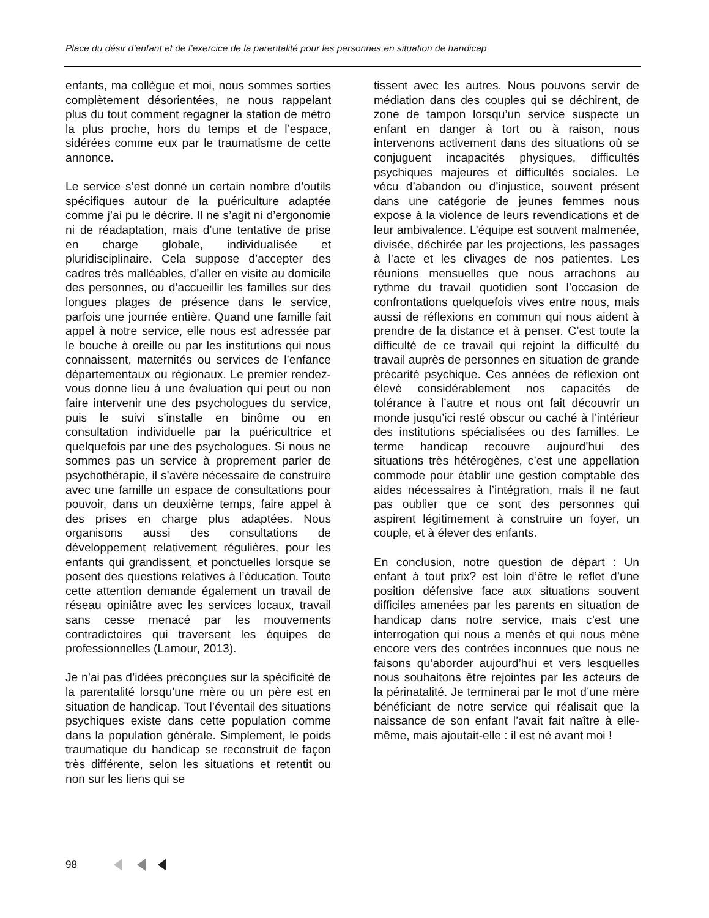Place du désir d’enfant et de l’exercice de la parentalité pour les personnes en situation de handicap
enfants, ma collègue et moi, nous sommes sorties complètement désorientées, ne nous rappelant plus du tout comment regagner la station de métro la plus proche, hors du temps et de l’espace, sidérées comme eux par le traumatisme de cette annonce.
Le service s’est donné un certain nombre d’outils spécifiques autour de la puériculture adaptée comme j’ai pu le décrire. Il ne s’agit ni d’ergonomie ni de réadaptation, mais d’une tentative de prise en charge globale, individualisée et pluridisciplinaire. Cela suppose d’accepter des cadres très malléables, d’aller en visite au domicile des personnes, ou d’accueillir les familles sur des longues plages de présence dans le service, parfois une journée entière. Quand une famille fait appel à notre service, elle nous est adressée par le bouche à oreille ou par les institutions qui nous connaissent, maternités ou services de l’enfance départementaux ou régionaux. Le premier rendez-vous donne lieu à une évaluation qui peut ou non faire intervenir une des psychologues du service, puis le suivi s’installe en binôme ou en consultation individuelle par la puéricultrice et quelquefois par une des psychologues. Si nous ne sommes pas un service à proprement parler de psychothérapie, il s’avère nécessaire de construire avec une famille un espace de consultations pour pouvoir, dans un deuxième temps, faire appel à des prises en charge plus adaptées. Nous organisons aussi des consultations de développement relativement régulières, pour les enfants qui grandissent, et ponctuelles lorsque se posent des questions relatives à l’éducation. Toute cette attention demande également un travail de réseau opiniâtre avec les services locaux, travail sans cesse menacé par les mouvements contradictoires qui traversent les équipes de professionnelles (Lamour, 2013).
Je n’ai pas d’idées préconçues sur la spécificité de la parentalité lorsqu’une mère ou un père est en situation de handicap. Tout l’éventail des situations psychiques existe dans cette population comme dans la population générale. Simplement, le poids traumatique du handicap se reconstruit de façon très différente, selon les situations et retentit ou non sur les liens qui se
tissent avec les autres. Nous pouvons servir de médiation dans des couples qui se déchirent, de zone de tampon lorsqu’un service suspecte un enfant en danger à tort ou à raison, nous intervenons activement dans des situations où se conjuguent incapacités physiques, difficultés psychiques majeures et difficultés sociales. Le vécu d’abandon ou d’injustice, souvent présent dans une catégorie de jeunes femmes nous expose à la violence de leurs revendications et de leur ambivalence. L’équipe est souvent malmenée, divisée, déchirée par les projections, les passages à l’acte et les clivages de nos patientes. Les réunions mensuelles que nous arrachons au rythme du travail quotidien sont l’occasion de confrontations quelquefois vives entre nous, mais aussi de réflexions en commun qui nous aident à prendre de la distance et à penser. C’est toute la difficulté de ce travail qui rejoint la difficulté du travail auprès de personnes en situation de grande précarité psychique. Ces années de réflexion ont élevé considérablement nos capacités de tolérance à l’autre et nous ont fait découvrir un monde jusqu’ici resté obscur ou caché à l’intérieur des institutions spécialisées ou des familles. Le terme handicap recouvre aujourd’hui des situations très hétérogènes, c’est une appellation commode pour établir une gestion comptable des aides nécessaires à l’intégration, mais il ne faut pas oublier que ce sont des personnes qui aspirent légitimement à construire un foyer, un couple, et à élever des enfants.
En conclusion, notre question de départ : Un enfant à tout prix? est loin d’être le reflet d’une position défensive face aux situations souvent difficiles amenées par les parents en situation de handicap dans notre service, mais c’est une interrogation qui nous a menés et qui nous mène encore vers des contrées inconnues que nous ne faisons qu’aborder aujourd’hui et vers lesquelles nous souhaitons être rejointes par les acteurs de la périnatalité. Je terminerai par le mot d’une mère bénéficiant de notre service qui réalisait que la naissance de son enfant l’avait fait naître à elle-même, mais ajoutait-elle : il est né avant moi !
98